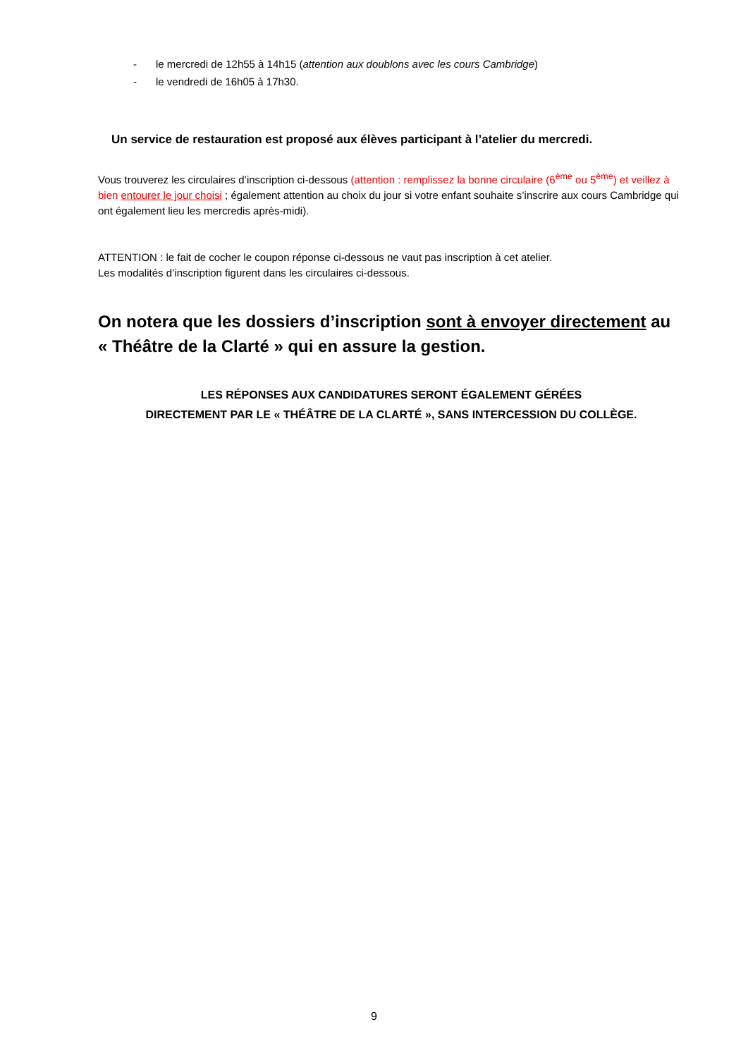- le mercredi de 12h55 à 14h15 (attention aux doublons avec les cours Cambridge)
- le vendredi de 16h05 à 17h30.
Un service de restauration est proposé aux élèves participant à l’atelier du mercredi.
Vous trouverez les circulaires d’inscription ci-dessous (attention : remplissez la bonne circulaire (6<sup>ème</sup> ou 5<sup>ème</sup>) et veillez à bien entourer le jour choisi ; également attention au choix du jour si votre enfant souhaite s’inscrire aux cours Cambridge qui ont également lieu les mercredis après-midi).
ATTENTION : le fait de cocher le coupon réponse ci-dessous ne vaut pas inscription à cet atelier.
Les modalités d’inscription figurent dans les circulaires ci-dessous.
On notera que les dossiers d’inscription sont à envoyer directement au « Théâtre de la Clarté » qui en assure la gestion.
LES RÉPONSES AUX CANDIDATURES SERONT ÉGALEMENT GÉRÉES
DIRECTEMENT PAR LE « THÉÂTRE DE LA CLARTÉ », SANS INTERCESSION DU COLLÈGE.
9